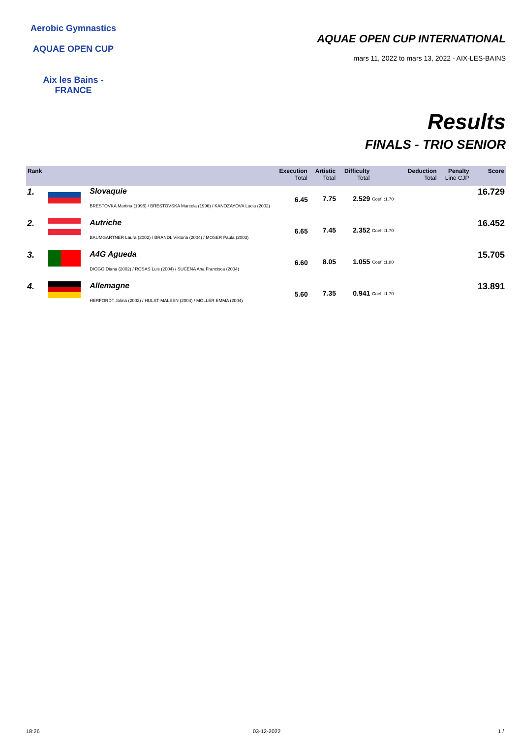Aerobic Gymnastics
AQUAE OPEN CUP
Aix les Bains - FRANCE
AQUAE OPEN CUP INTERNATIONAL
mars 11, 2022 to mars 13, 2022 - AIX-LES-BAINS
Results
FINALS - TRIO SENIOR
| Rank | | Execution Total | Artistic Total | Difficulty Total | | Deduction Total | Penalty Line CJP | Score |
| --- | --- | --- | --- | --- | --- | --- | --- | --- |
| 1. | | Slovaquie 6.45 BRESTOVKA Martina (1996) / BRESTOVSKA Marcela (1996) / KANOZAYOVA Lucia (2002) | 7.75 | 2.529 | Coef. :1.70 | | | 16.729 |
| 2. | | Autriche 6.65 BAUMGARTNER Laura (2002) / BRANDL Viktoria (2004) / MOSER Paula (2003) | 7.45 | 2.352 | Coef. :1.70 | | | 16.452 |
| 3. | | A4G Agueda 6.60 DIOGO Diana (2002) / ROSAS Luis (2004) / SUCENA Ana Francisca (2004) | 8.05 | 1.055 | Coef. :1.80 | | | 15.705 |
| 4. | | Allemagne 5.60 HERFORDT Jolina (2002) / HULST MALEEN (2004) / MOLLER EMMA (2004) | 7.35 | 0.941 | Coef. :1.70 | | | 13.891 |
18:26 03-12-2022 1 /